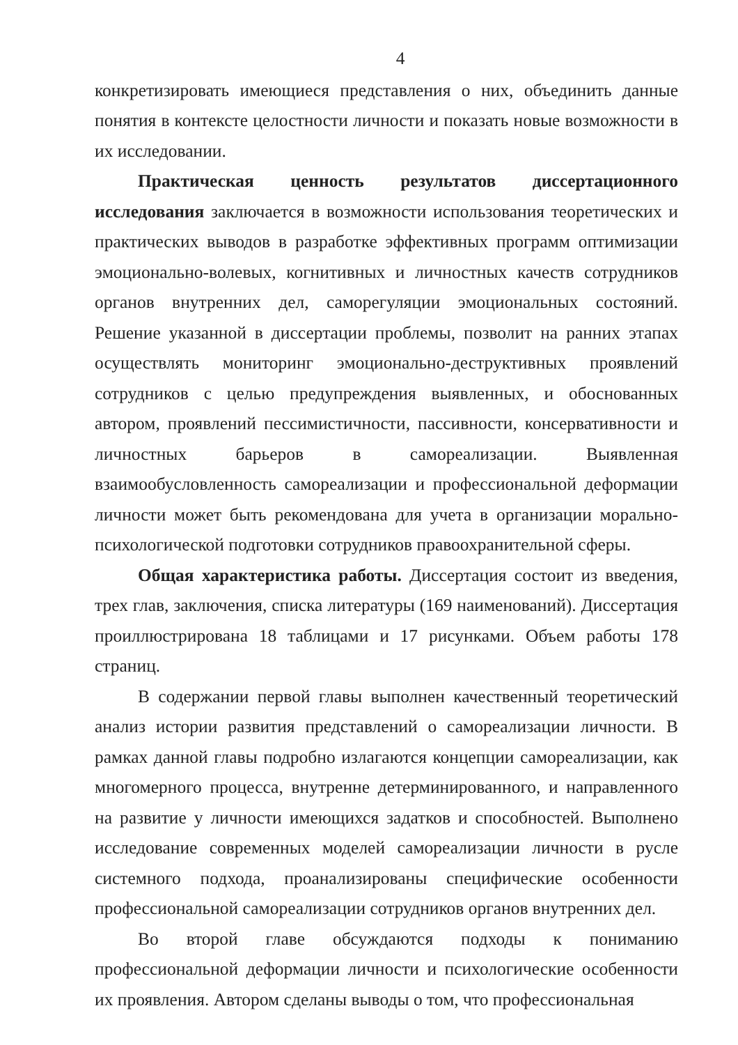4
конкретизировать имеющиеся представления о них, объединить данные понятия в контексте целостности личности и показать новые возможности в их исследовании.
Практическая ценность результатов диссертационного исследования заключается в возможности использования теоретических и практических выводов в разработке эффективных программ оптимизации эмоционально-волевых, когнитивных и личностных качеств сотрудников органов внутренних дел, саморегуляции эмоциональных состояний. Решение указанной в диссертации проблемы, позволит на ранних этапах осуществлять мониторинг эмоционально-деструктивных проявлений сотрудников с целью предупреждения выявленных, и обоснованных автором, проявлений пессимистичности, пассивности, консервативности и личностных барьеров в самореализации. Выявленная взаимообусловленность самореализации и профессиональной деформации личности может быть рекомендована для учета в организации морально-психологической подготовки сотрудников правоохранительной сферы.
Общая характеристика работы. Диссертация состоит из введения, трех глав, заключения, списка литературы (169 наименований). Диссертация проиллюстрирована 18 таблицами и 17 рисунками. Объем работы 178 страниц.
В содержании первой главы выполнен качественный теоретический анализ истории развития представлений о самореализации личности. В рамках данной главы подробно излагаются концепции самореализации, как многомерного процесса, внутренне детерминированного, и направленного на развитие у личности имеющихся задатков и способностей. Выполнено исследование современных моделей самореализации личности в русле системного подхода, проанализированы специфические особенности профессиональной самореализации сотрудников органов внутренних дел.
Во второй главе обсуждаются подходы к пониманию профессиональной деформации личности и психологические особенности их проявления. Автором сделаны выводы о том, что профессиональная